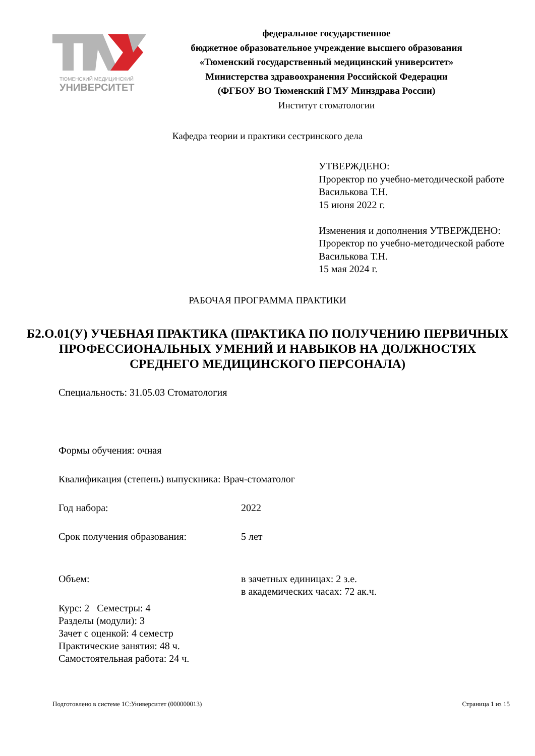ТЮМЕНСКИЙ МЕДИЦИНСКИЙ
УНИВЕРСИТЕТ
федеральное государственное
бюджетное образовательное учреждение высшего образования
«Тюменский государственный медицинский университет»
Министерства здравоохранения Российской Федерации
(ФГБОУ ВО Тюменский ГМУ Минздрава России)
Институт стоматологии
Кафедра теории и практики сестринского дела
УТВЕРЖДЕНО:
Проректор по учебно-методической работе
Василькова Т.Н.
15 июня 2022 г.
Изменения и дополнения УТВЕРЖДЕНО:
Проректор по учебно-методической работе
Василькова Т.Н.
15 мая 2024 г.
РАБОЧАЯ ПРОГРАММА ПРАКТИКИ
Б2.О.01(У) УЧЕБНАЯ ПРАКТИКА (ПРАКТИКА ПО ПОЛУЧЕНИЮ ПЕРВИЧНЫХ ПРОФЕССИОНАЛЬНЫХ УМЕНИЙ И НАВЫКОВ НА ДОЛЖНОСТЯХ СРЕДНЕГО МЕДИЦИНСКОГО ПЕРСОНАЛА)
Специальность: 31.05.03 Стоматология
Формы обучения: очная
Квалификация (степень) выпускника: Врач-стоматолог
Год набора: 2022
Срок получения образования: 5 лет
Объем: в зачетных единицах: 2 з.е.
в академических часах: 72 ак.ч.
Курс: 2 Семестры: 4
Разделы (модули): 3
Зачет с оценкой: 4 семестр
Практические занятия: 48 ч.
Самостоятельная работа: 24 ч.
Подготовлено в системе 1С:Университет (000000013) Страница 1 из 15